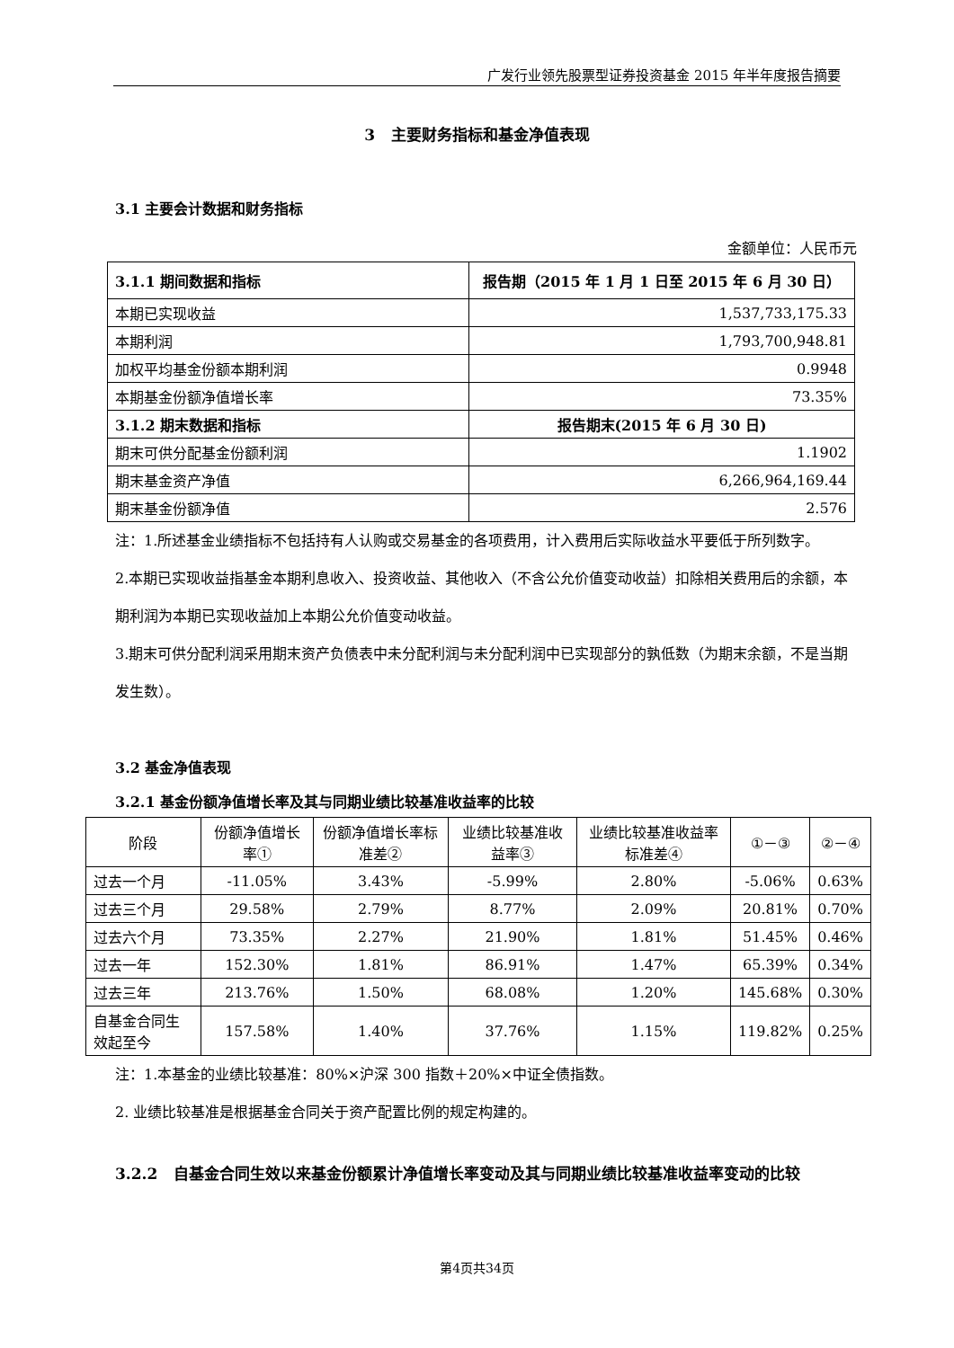广发行业领先股票型证券投资基金 2015 年半年度报告摘要
3 主要财务指标和基金净值表现
3.1 主要会计数据和财务指标
金额单位：人民币元
| 3.1.1 期间数据和指标 | 报告期（2015 年 1 月 1 日至 2015 年 6 月 30 日） |
| --- | --- |
| 本期已实现收益 | 1,537,733,175.33 |
| 本期利润 | 1,793,700,948.81 |
| 加权平均基金份额本期利润 | 0.9948 |
| 本期基金份额净值增长率 | 73.35% |
| 3.1.2 期末数据和指标 | 报告期末(2015 年 6 月 30 日) |
| 期末可供分配基金份额利润 | 1.1902 |
| 期末基金资产净值 | 6,266,964,169.44 |
| 期末基金份额净值 | 2.576 |
注：1.所述基金业绩指标不包括持有人认购或交易基金的各项费用，计入费用后实际收益水平要低于所列数字。
2.本期已实现收益指基金本期利息收入、投资收益、其他收入（不含公允价值变动收益）扣除相关费用后的余额，本期利润为本期已实现收益加上本期公允价值变动收益。
3.期末可供分配利润采用期末资产负债表中未分配利润与未分配利润中已实现部分的孰低数（为期末余额，不是当期发生数）。
3.2 基金净值表现
3.2.1 基金份额净值增长率及其与同期业绩比较基准收益率的比较
| 阶段 | 份额净值增长率① | 份额净值增长率标准差② | 业绩比较基准收益率③ | 业绩比较基准收益率标准差④ | ①－③ | ②－④ |
| --- | --- | --- | --- | --- | --- | --- |
| 过去一个月 | -11.05% | 3.43% | -5.99% | 2.80% | -5.06% | 0.63% |
| 过去三个月 | 29.58% | 2.79% | 8.77% | 2.09% | 20.81% | 0.70% |
| 过去六个月 | 73.35% | 2.27% | 21.90% | 1.81% | 51.45% | 0.46% |
| 过去一年 | 152.30% | 1.81% | 86.91% | 1.47% | 65.39% | 0.34% |
| 过去三年 | 213.76% | 1.50% | 68.08% | 1.20% | 145.68% | 0.30% |
| 自基金合同生效起至今 | 157.58% | 1.40% | 37.76% | 1.15% | 119.82% | 0.25% |
注：1.本基金的业绩比较基准：80%×沪深 300 指数＋20%×中证全债指数。
2. 业绩比较基准是根据基金合同关于资产配置比例的规定构建的。
3.2.2 自基金合同生效以来基金份额累计净值增长率变动及其与同期业绩比较基准收益率变动的比较
第4页共34页